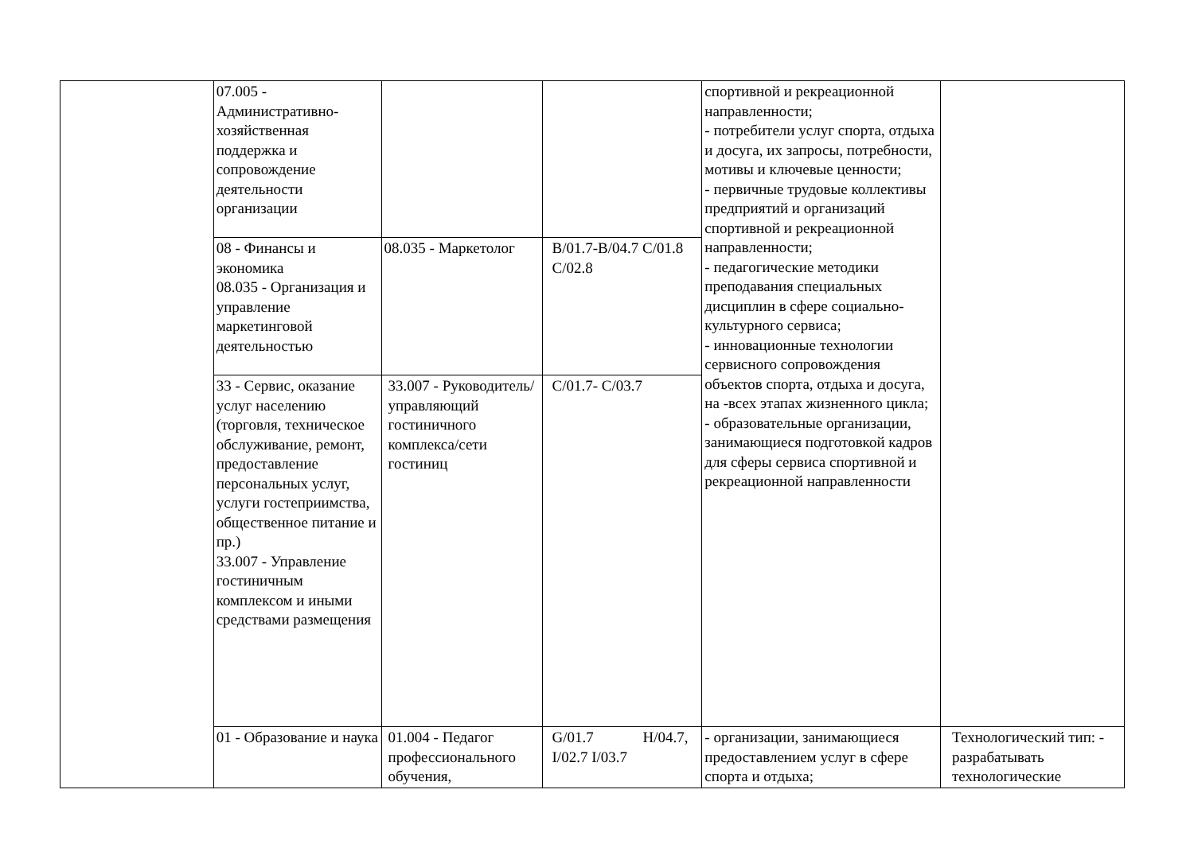| | 07.005 - Административно-хозяйственная поддержка и сопровождение деятельности организации | | | спортивной и рекреационной направленности; - потребители услуг спорта, отдыха и досуга, их запросы, потребности, мотивы и ключевые ценности; - первичные трудовые коллективы предприятий и организаций спортивной и рекреационной направленности; - педагогические методики преподавания специальных дисциплин в сфере социально-культурного сервиса; - инновационные технологии сервисного сопровождения объектов спорта, отдыха и досуга, на -всех этапах жизненного цикла; - образовательные организации, занимающиеся подготовкой кадров для сферы сервиса спортивной и рекреационной направленности | |
| | 08 - Финансы и экономика 08.035 - Организация и управление маркетинговой деятельностью | 08.035 - Маркетолог | B/01.7-B/04.7 C/01.8 C/02.8 | | |
| | 33 - Сервис, оказание услуг населению (торговля, техническое обслуживание, ремонт, предоставление персональных услуг, услуги гостеприимства, общественное питание и пр.) 33.007 - Управление гостиничным комплексом и иными средствами размещения | 33.007 - Руководитель/управляющий гостиничного комплекса/сети гостиниц | C/01.7- C/03.7 | | |
| | 01 - Образование и наука | 01.004 - Педагог профессионального обучения, | G/01.7 H/04.7, I/02.7 I/03.7 | - организации, занимающиеся предоставлением услуг в сфере спорта и отдыха; | Технологический тип: - разрабатывать технологические |